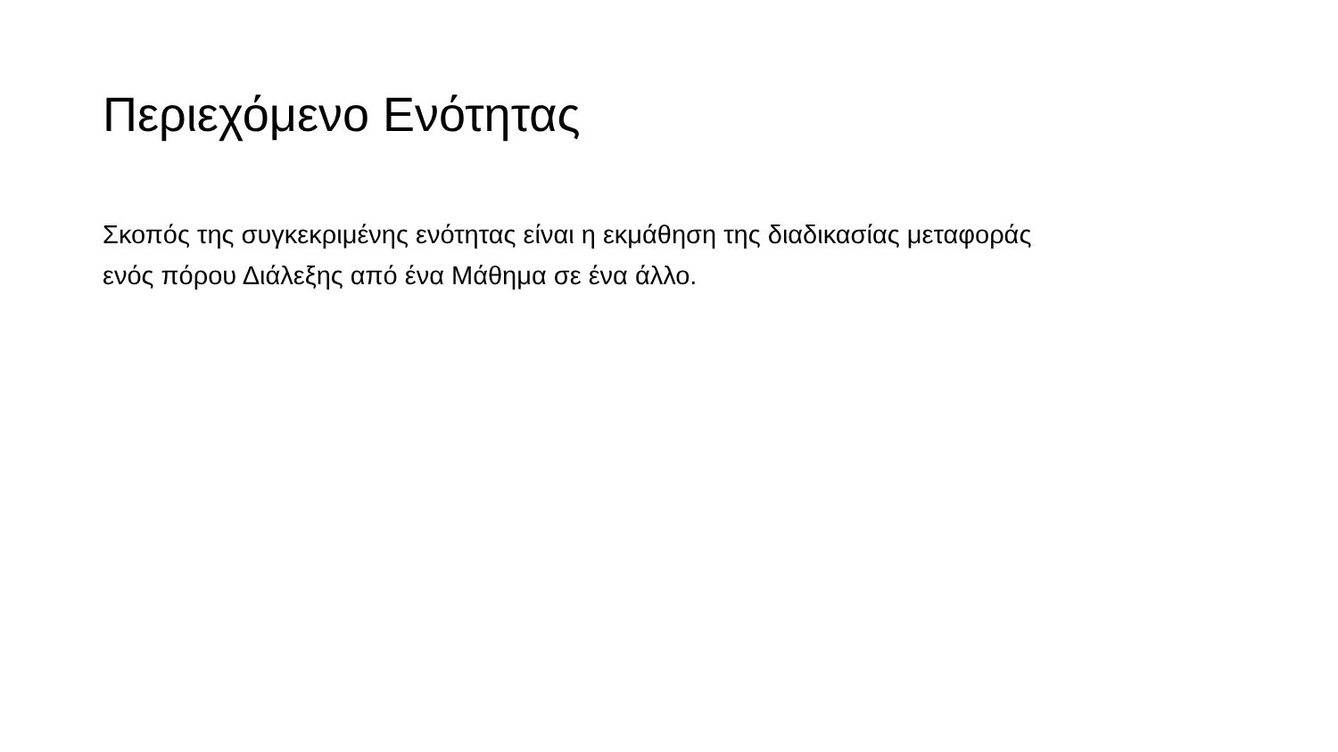Περιεχόμενο Ενότητας
Σκοπός της συγκεκριμένης ενότητας είναι η εκμάθηση της διαδικασίας μεταφοράς ενός πόρου Διάλεξης από ένα Μάθημα σε ένα άλλο.